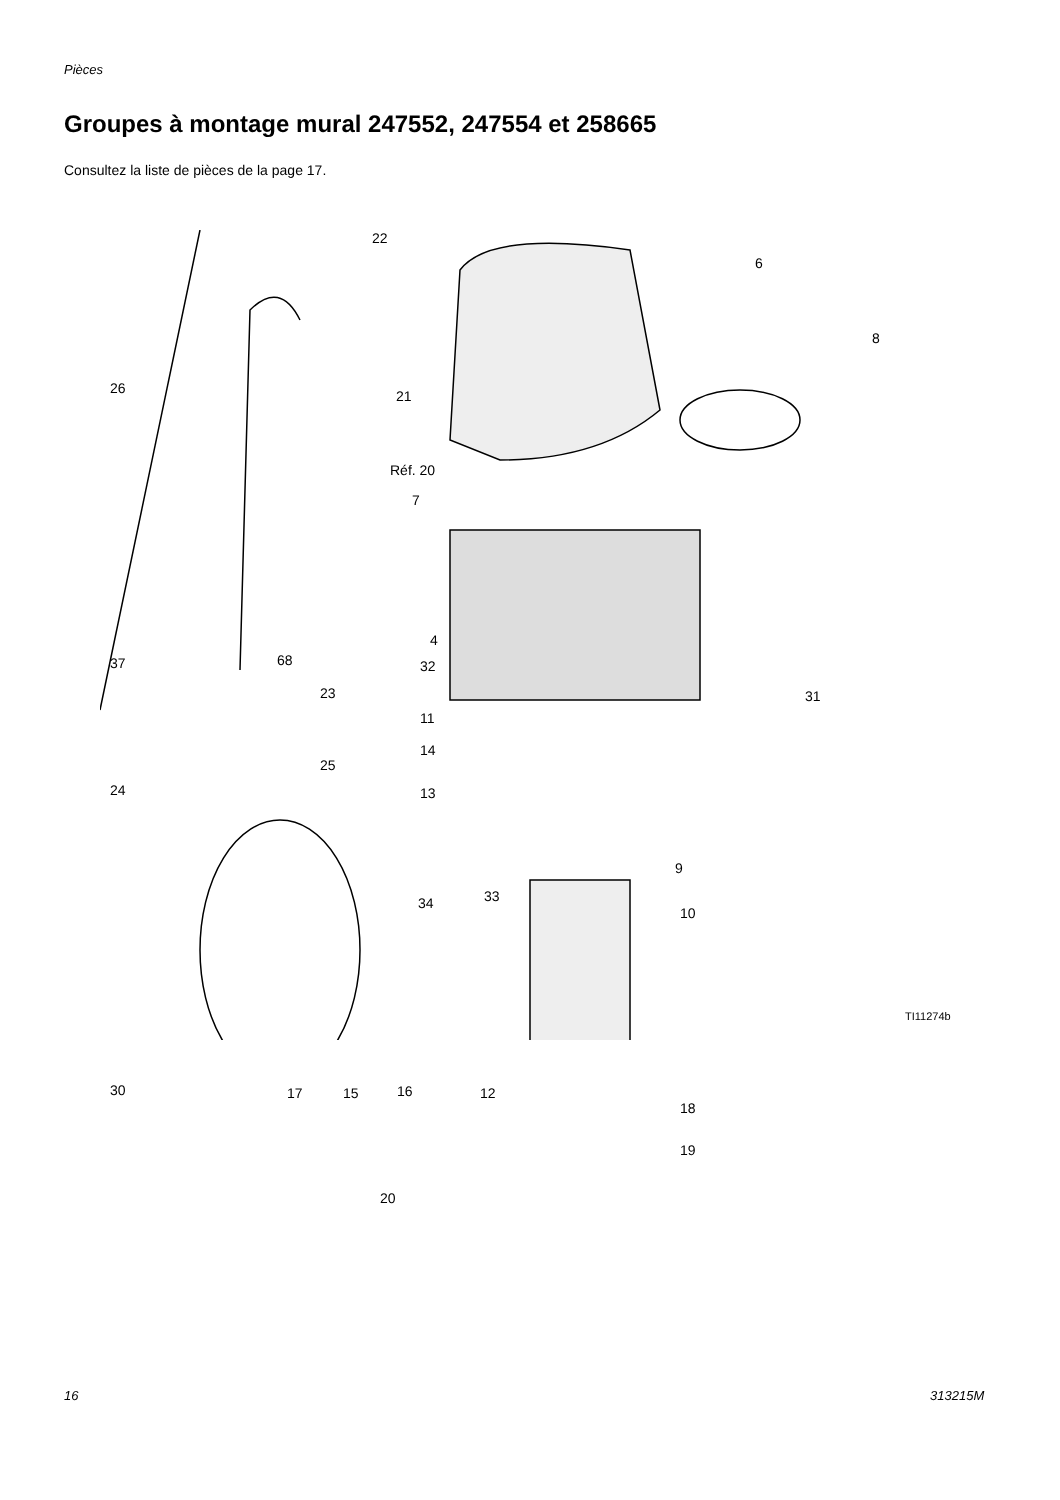Pièces
Groupes à montage mural 247552, 247554 et 258665
Consultez la liste de pièces de la page 17.
22
6
8
26 21
Réf. 20
7
4
68 32 37
23 31
11
14
25
24 13
9
34 33
10
30 17 15 16 12
18
19
20
TI11274b
16 313215M